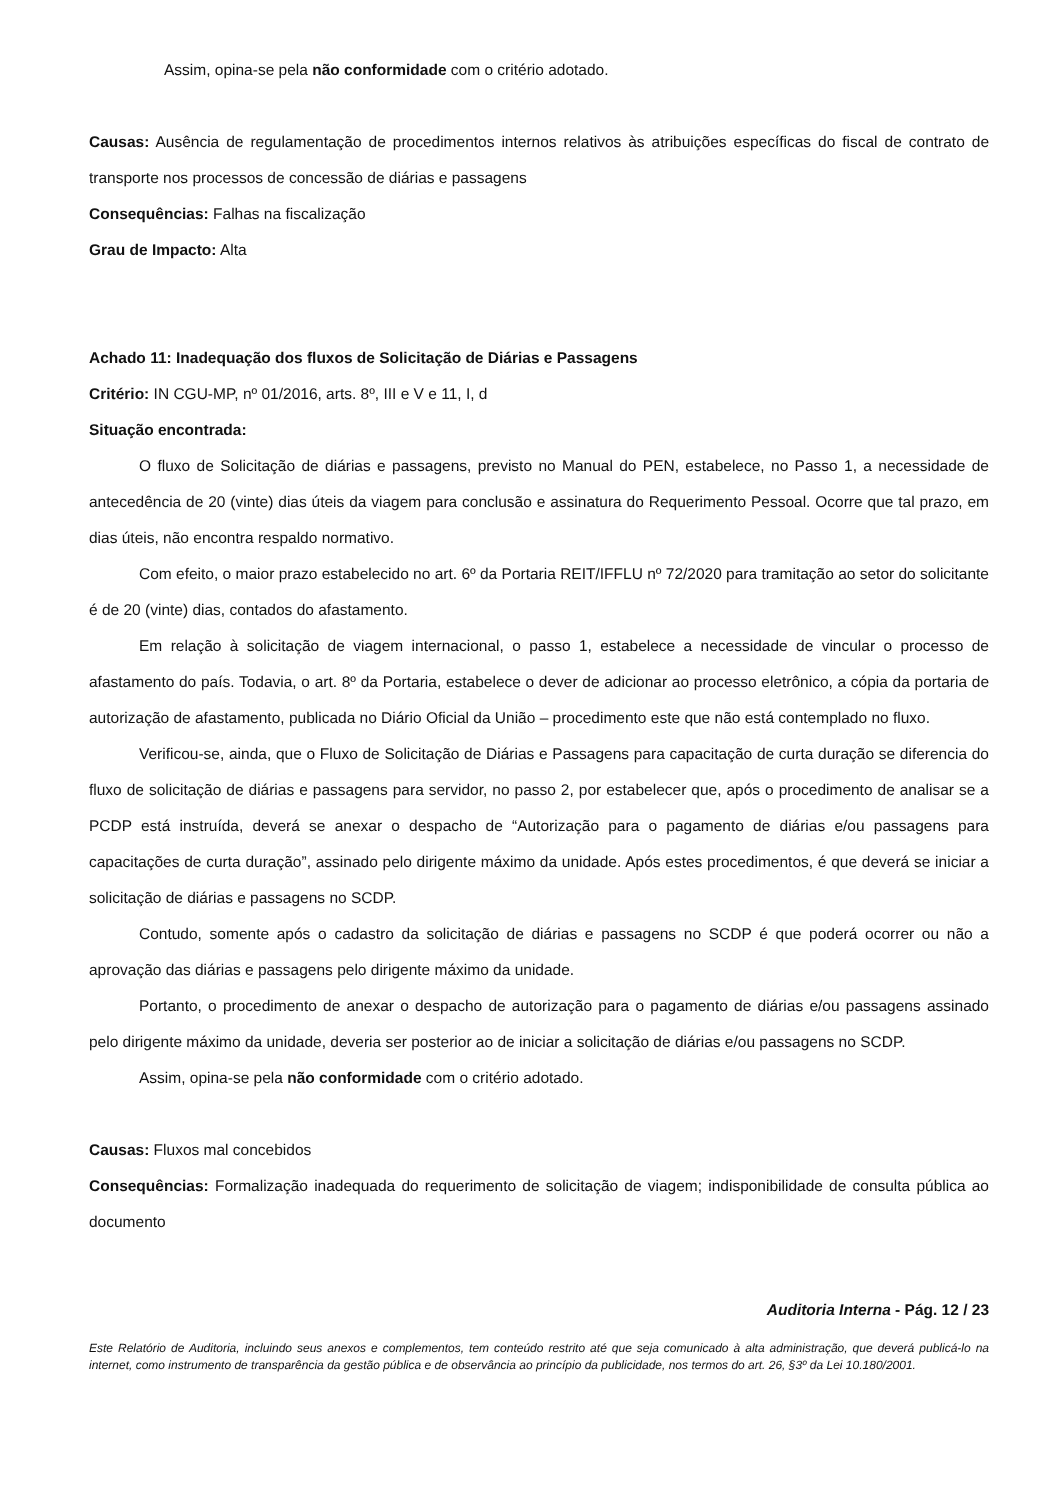Assim, opina-se pela não conformidade com o critério adotado.
Causas: Ausência de regulamentação de procedimentos internos relativos às atribuições específicas do fiscal de contrato de transporte nos processos de concessão de diárias e passagens
Consequências: Falhas na fiscalização
Grau de Impacto: Alta
Achado 11: Inadequação dos fluxos de Solicitação de Diárias e Passagens
Critério: IN CGU-MP, nº 01/2016, arts. 8º, III e V e 11, I, d
Situação encontrada:
O fluxo de Solicitação de diárias e passagens, previsto no Manual do PEN, estabelece, no Passo 1, a necessidade de antecedência de 20 (vinte) dias úteis da viagem para conclusão e assinatura do Requerimento Pessoal. Ocorre que tal prazo, em dias úteis, não encontra respaldo normativo.
Com efeito, o maior prazo estabelecido no art. 6º da Portaria REIT/IFFLU nº 72/2020 para tramitação ao setor do solicitante é de 20 (vinte) dias, contados do afastamento.
Em relação à solicitação de viagem internacional, o passo 1, estabelece a necessidade de vincular o processo de afastamento do país. Todavia, o art. 8º da Portaria, estabelece o dever de adicionar ao processo eletrônico, a cópia da portaria de autorização de afastamento, publicada no Diário Oficial da União – procedimento este que não está contemplado no fluxo.
Verificou-se, ainda, que o Fluxo de Solicitação de Diárias e Passagens para capacitação de curta duração se diferencia do fluxo de solicitação de diárias e passagens para servidor, no passo 2, por estabelecer que, após o procedimento de analisar se a PCDP está instruída, deverá se anexar o despacho de “Autorização para o pagamento de diárias e/ou passagens para capacitações de curta duração”, assinado pelo dirigente máximo da unidade. Após estes procedimentos, é que deverá se iniciar a solicitação de diárias e passagens no SCDP.
Contudo, somente após o cadastro da solicitação de diárias e passagens no SCDP é que poderá ocorrer ou não a aprovação das diárias e passagens pelo dirigente máximo da unidade.
Portanto, o procedimento de anexar o despacho de autorização para o pagamento de diárias e/ou passagens assinado pelo dirigente máximo da unidade, deveria ser posterior ao de iniciar a solicitação de diárias e/ou passagens no SCDP.
Assim, opina-se pela não conformidade com o critério adotado.
Causas: Fluxos mal concebidos
Consequências: Formalização inadequada do requerimento de solicitação de viagem; indisponibilidade de consulta pública ao documento
Auditoria Interna - Pág. 12 / 23
Este Relatório de Auditoria, incluindo seus anexos e complementos, tem conteúdo restrito até que seja comunicado à alta administração, que deverá publicá-lo na internet, como instrumento de transparência da gestão pública e de observância ao princípio da publicidade, nos termos do art. 26, §3º da Lei 10.180/2001.